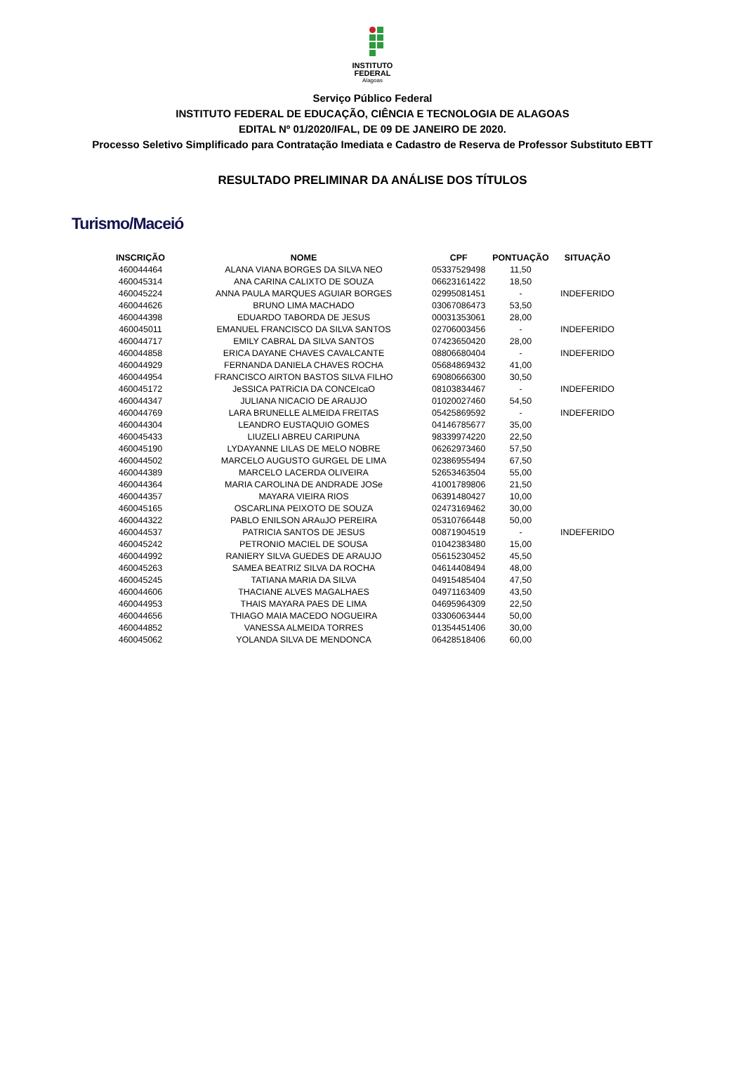INSTITUTO
FEDERAL
Alagoas
Serviço Público Federal
INSTITUTO FEDERAL DE EDUCAÇÃO, CIÊNCIA E TECNOLOGIA DE ALAGOAS
EDITAL Nº 01/2020/IFAL, DE 09 DE JANEIRO DE 2020.
Processo Seletivo Simplificado para Contratação Imediata e Cadastro de Reserva de Professor Substituto EBTT
RESULTADO PRELIMINAR DA ANÁLISE DOS TÍTULOS
Turismo/Maceió
| INSCRIÇÃO | NOME | CPF | PONTUAÇÃO | SITUAÇÃO |
| --- | --- | --- | --- | --- |
| 460044464 | ALANA VIANA BORGES DA SILVA NEO | 05337529498 | 11,50 | |
| 460045314 | ANA CARINA CALIXTO DE SOUZA | 06623161422 | 18,50 | |
| 460045224 | ANNA PAULA MARQUES AGUIAR BORGES | 02995081451 | - | INDEFERIDO |
| 460044626 | BRUNO LIMA MACHADO | 03067086473 | 53,50 | |
| 460044398 | EDUARDO TABORDA DE JESUS | 00031353061 | 28,00 | |
| 460045011 | EMANUEL FRANCISCO DA SILVA SANTOS | 02706003456 | - | INDEFERIDO |
| 460044717 | EMILY CABRAL DA SILVA SANTOS | 07423650420 | 28,00 | |
| 460044858 | ERICA DAYANE CHAVES CAVALCANTE | 08806680404 | - | INDEFERIDO |
| 460044929 | FERNANDA DANIELA CHAVES ROCHA | 05684869432 | 41,00 | |
| 460044954 | FRANCISCO AIRTON BASTOS SILVA FILHO | 69080666300 | 30,50 | |
| 460045172 | JeSSICA PATRiCIA DA CONCEIcaO | 08103834467 | - | INDEFERIDO |
| 460044347 | JULIANA NICACIO DE ARAUJO | 01020027460 | 54,50 | |
| 460044769 | LARA BRUNELLE ALMEIDA FREITAS | 05425869592 | - | INDEFERIDO |
| 460044304 | LEANDRO EUSTAQUIO GOMES | 04146785677 | 35,00 | |
| 460045433 | LIUZELI ABREU CARIPUNA | 98339974220 | 22,50 | |
| 460045190 | LYDAYANNE LILAS DE MELO NOBRE | 06262973460 | 57,50 | |
| 460044502 | MARCELO AUGUSTO GURGEL DE LIMA | 02386955494 | 67,50 | |
| 460044389 | MARCELO LACERDA OLIVEIRA | 52653463504 | 55,00 | |
| 460044364 | MARIA CAROLINA DE ANDRADE JOSe | 41001789806 | 21,50 | |
| 460044357 | MAYARA VIEIRA RIOS | 06391480427 | 10,00 | |
| 460045165 | OSCARLINA PEIXOTO DE SOUZA | 02473169462 | 30,00 | |
| 460044322 | PABLO ENILSON ARAuJO PEREIRA | 05310766448 | 50,00 | |
| 460044537 | PATRICIA SANTOS DE JESUS | 00871904519 | - | INDEFERIDO |
| 460045242 | PETRONIO MACIEL DE SOUSA | 01042383480 | 15,00 | |
| 460044992 | RANIERY SILVA GUEDES DE ARAUJO | 05615230452 | 45,50 | |
| 460045263 | SAMEA BEATRIZ SILVA DA ROCHA | 04614408494 | 48,00 | |
| 460045245 | TATIANA MARIA DA SILVA | 04915485404 | 47,50 | |
| 460044606 | THACIANE ALVES MAGALHAES | 04971163409 | 43,50 | |
| 460044953 | THAIS MAYARA PAES DE LIMA | 04695964309 | 22,50 | |
| 460044656 | THIAGO MAIA MACEDO NOGUEIRA | 03306063444 | 50,00 | |
| 460044852 | VANESSA ALMEIDA TORRES | 01354451406 | 30,00 | |
| 460045062 | YOLANDA SILVA DE MENDONCA | 06428518406 | 60,00 | |